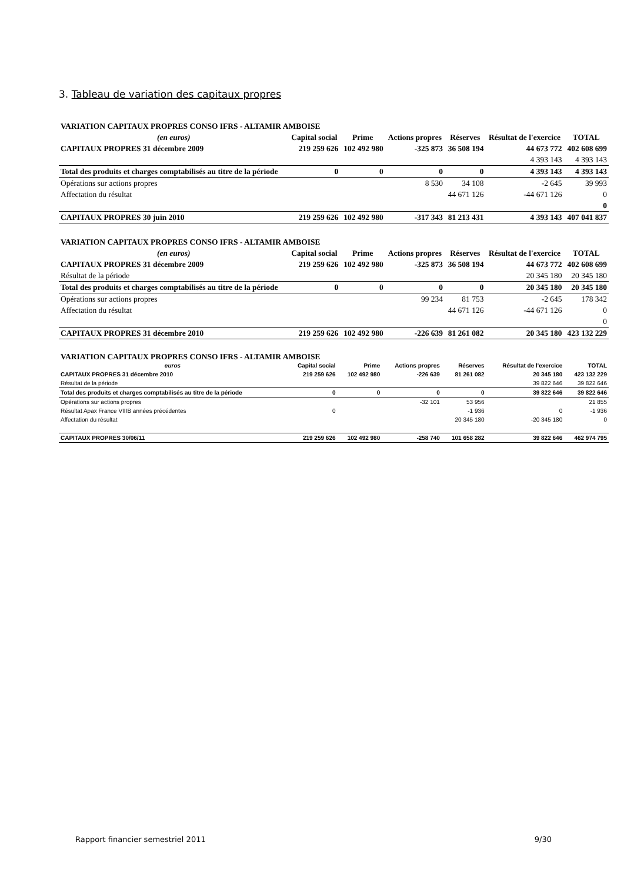3. Tableau de variation des capitaux propres
| VARIATION CAPITAUX PROPRES CONSO IFRS - ALTAMIR AMBOISE | | | | | | |
| (en euros) | Capital social | Prime | Actions propres | Réserves | Résultat de l'exercice | TOTAL |
| CAPITAUX PROPRES 31 décembre 2009 | 219 259 626 | 102 492 980 | -325 873 | 36 508 194 | 44 673 772 | 402 608 699 |
| | | | | | 4 393 143 | 4 393 143 |
| Total des produits et charges comptabilisés au titre de la période | 0 | 0 | 0 | 0 | 4 393 143 | 4 393 143 |
| Opérations sur actions propres | | | 8 530 | 34 108 | -2 645 | 39 993 |
| Affectation du résultat | | | | 44 671 126 | -44 671 126 | 0 |
| | | | | | | 0 |
| CAPITAUX PROPRES 30 juin 2010 | 219 259 626 | 102 492 980 | -317 343 | 81 213 431 | 4 393 143 | 407 041 837 |
| VARIATION CAPITAUX PROPRES CONSO IFRS - ALTAMIR AMBOISE | | | | | | |
| (en euros) | Capital social | Prime | Actions propres | Réserves | Résultat de l'exercice | TOTAL |
| CAPITAUX PROPRES 31 décembre 2009 | 219 259 626 | 102 492 980 | -325 873 | 36 508 194 | 44 673 772 | 402 608 699 |
| Résultat de la période | | | | | 20 345 180 | 20 345 180 |
| Total des produits et charges comptabilisés au titre de la période | 0 | 0 | 0 | 0 | 20 345 180 | 20 345 180 |
| Opérations sur actions propres | | | 99 234 | 81 753 | -2 645 | 178 342 |
| Affectation du résultat | | | | 44 671 126 | -44 671 126 | 0 |
| | | | | | | 0 |
| CAPITAUX PROPRES 31 décembre 2010 | 219 259 626 | 102 492 980 | -226 639 | 81 261 082 | 20 345 180 | 423 132 229 |
| VARIATION CAPITAUX PROPRES CONSO IFRS - ALTAMIR AMBOISE | | | | | | |
| euros | Capital social | Prime | Actions propres | Réserves | Résultat de l'exercice | TOTAL |
| CAPITAUX PROPRES 31 décembre 2010 | 219 259 626 | 102 492 980 | -226 639 | 81 261 082 | 20 345 180 | 423 132 229 |
| Résultat de la période | | | | | 39 822 646 | 39 822 646 |
| Total des produits et charges comptabilisés au titre de la période | 0 | 0 | 0 | 0 | 39 822 646 | 39 822 646 |
| Opérations sur actions propres | | | -32 101 | 53 956 | | 21 855 |
| Résultat Apax France VIIIB années précédentes | 0 | | | -1 936 | 0 | -1 936 |
| Affectation du résultat | | | | 20 345 180 | -20 345 180 | 0 |
| CAPITAUX PROPRES 30/06/11 | 219 259 626 | 102 492 980 | -258 740 | 101 658 282 | 39 822 646 | 462 974 795 |
Rapport financier semestriel 2011 9/30